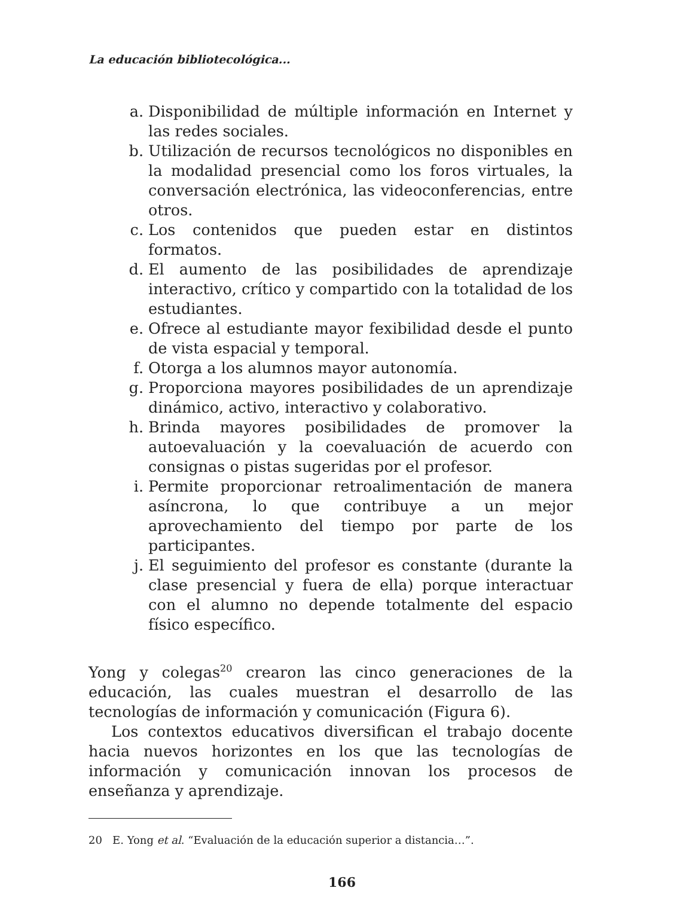La educación bibliotecológica...
a. Disponibilidad de múltiple información en Internet y las redes sociales.
b. Utilización de recursos tecnológicos no disponibles en la modalidad presencial como los foros virtuales, la conversación electrónica, las videoconferencias, entre otros.
c. Los contenidos que pueden estar en distintos formatos.
d. El aumento de las posibilidades de aprendizaje interactivo, crítico y compartido con la totalidad de los estudiantes.
e. Ofrece al estudiante mayor fexibilidad desde el punto de vista espacial y temporal.
f. Otorga a los alumnos mayor autonomía.
g. Proporciona mayores posibilidades de un aprendizaje dinámico, activo, interactivo y colaborativo.
h. Brinda mayores posibilidades de promover la autoevaluación y la coevaluación de acuerdo con consignas o pistas sugeridas por el profesor.
i. Permite proporcionar retroalimentación de manera asíncrona, lo que contribuye a un mejor aprovechamiento del tiempo por parte de los participantes.
j. El seguimiento del profesor es constante (durante la clase presencial y fuera de ella) porque interactuar con el alumno no depende totalmente del espacio físico específico.
Yong y colegas<sup>20</sup> crearon las cinco generaciones de la educación, las cuales muestran el desarrollo de las tecnologías de información y comunicación (Figura 6).
Los contextos educativos diversifican el trabajo docente hacia nuevos horizontes en los que las tecnologías de información y comunicación innovan los procesos de enseñanza y aprendizaje.
20 E. Yong et al. “Evaluación de la educación superior a distancia…”.
166